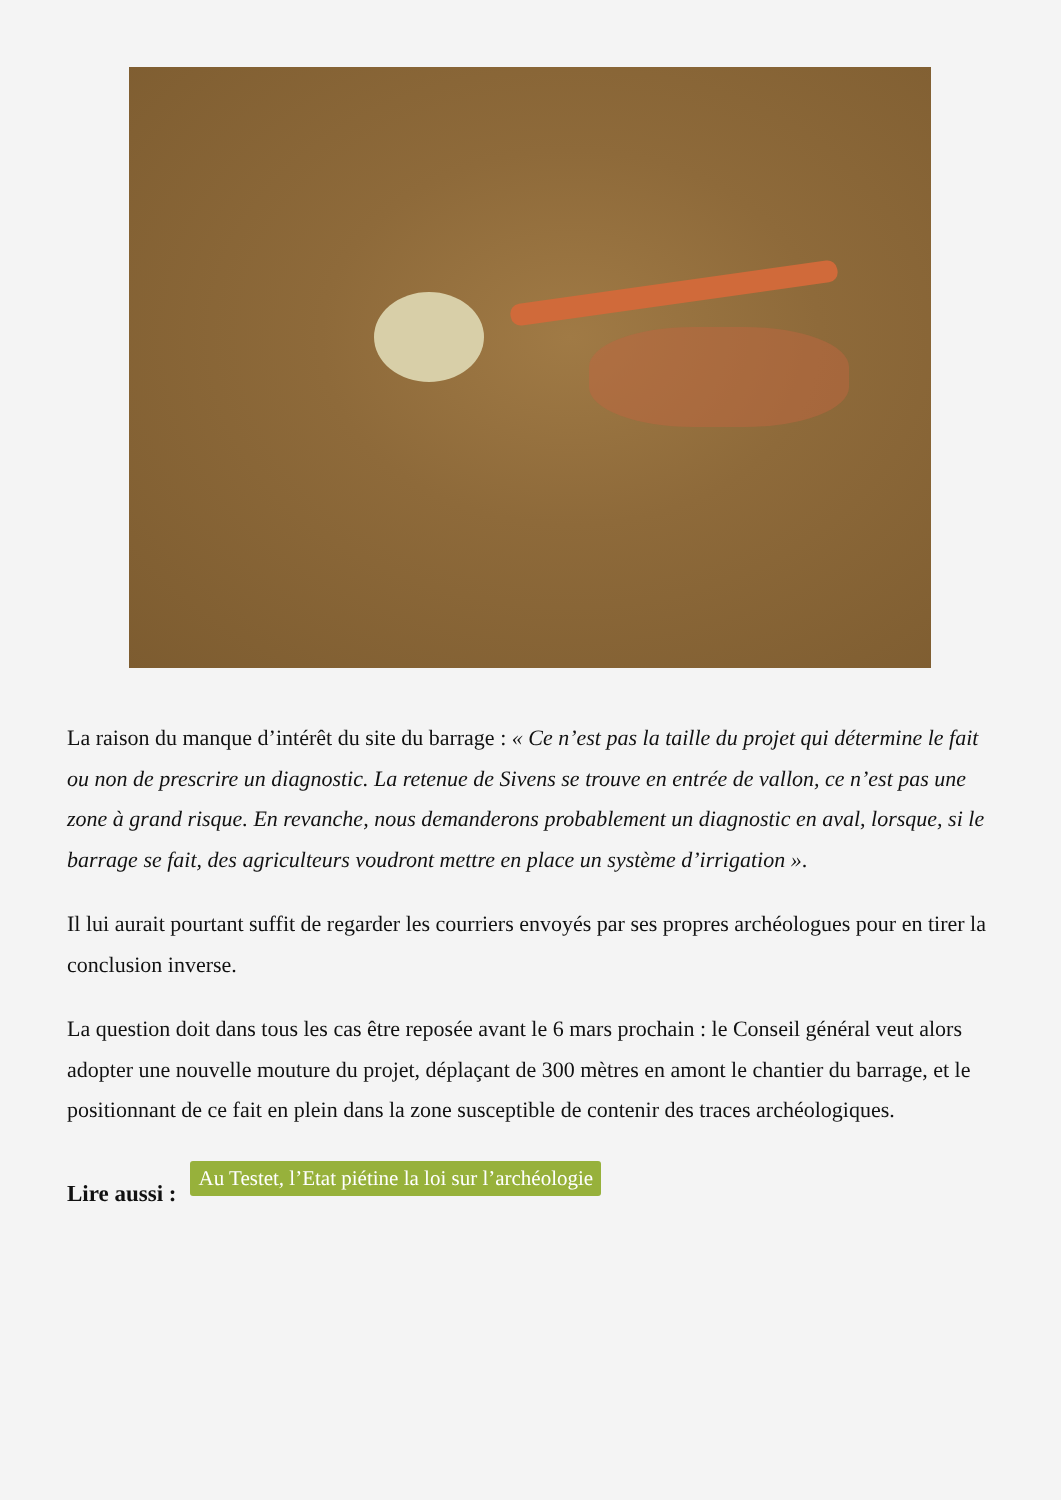La raison du manque d’intérêt du site du barrage : « Ce n’est pas la taille du projet qui détermine le fait ou non de prescrire un diagnostic. La retenue de Sivens se trouve en entrée de vallon, ce n’est pas une zone à grand risque. En revanche, nous demanderons probablement un diagnostic en aval, lorsque, si le barrage se fait, des agriculteurs voudront mettre en place un système d’irrigation ».
Il lui aurait pourtant suffit de regarder les courriers envoyés par ses propres archéologues pour en tirer la conclusion inverse.
La question doit dans tous les cas être reposée avant le 6 mars prochain : le Conseil général veut alors adopter une nouvelle mouture du projet, déplaçant de 300 mètres en amont le chantier du barrage, et le positionnant de ce fait en plein dans la zone susceptible de contenir des traces archéologiques.
Lire aussi : Au Testet, l’Etat piétine la loi sur l’archéologie